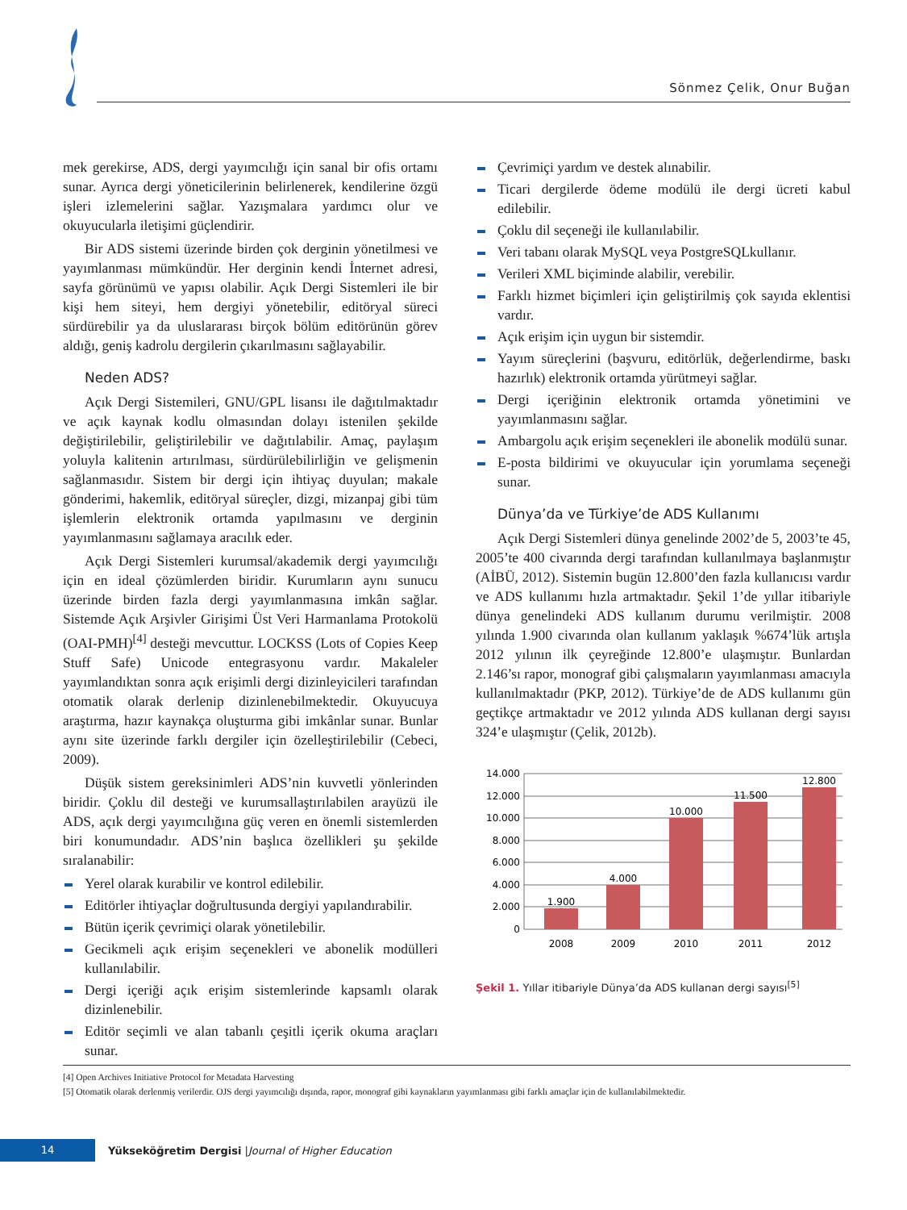Sönmez Çelik, Onur Buğan
mek gerekirse, ADS, dergi yayımcılığı için sanal bir ofis ortamı sunar. Ayrıca dergi yöneticilerinin belirlenerek, kendilerine özgü işleri izlemelerini sağlar. Yazışmalara yardımcı olur ve okuyucularla iletişimi güçlendirir.
Bir ADS sistemi üzerinde birden çok derginin yönetilmesi ve yayımlanması mümkündür. Her derginin kendi İnternet adresi, sayfa görünümü ve yapısı olabilir. Açık Dergi Sistemleri ile bir kişi hem siteyi, hem dergiyi yönetebilir, editöryal süreci sürdürebilir ya da uluslararası birçok bölüm editörünün görev aldığı, geniş kadrolu dergilerin çıkarılmasını sağlayabilir.
Neden ADS?
Açık Dergi Sistemileri, GNU/GPL lisansı ile dağıtılmaktadır ve açık kaynak kodlu olmasından dolayı istenilen şekilde değiştirilebilir, geliştirilebilir ve dağıtılabilir. Amaç, paylaşım yoluyla kalitenin artırılması, sürdürülebilirliğin ve gelişmenin sağlanmasıdır. Sistem bir dergi için ihtiyaç duyulan; makale gönderimi, hakemlik, editöryal süreçler, dizgi, mizanpaj gibi tüm işlemlerin elektronik ortamda yapılmasını ve derginin yayımlanmasını sağlamaya aracılık eder.
Açık Dergi Sistemleri kurumsal/akademik dergi yayımcılığı için en ideal çözümlerden biridir. Kurumların aynı sunucu üzerinde birden fazla dergi yayımlanmasına imkân sağlar. Sistemde Açık Arşivler Girişimi Üst Veri Harmanlama Protokolü (OAI-PMH)<sup>[4]</sup> desteği mevcuttur. LOCKSS (Lots of Copies Keep Stuff Safe) Unicode entegrasyonu vardır. Makaleler yayımlandıktan sonra açık erişimli dergi dizinleyicileri tarafından otomatik olarak derlenip dizinlenebilmektedir. Okuyucuya araştırma, hazır kaynakça oluşturma gibi imkânlar sunar. Bunlar aynı site üzerinde farklı dergiler için özelleştirilebilir (Cebeci, 2009).
Düşük sistem gereksinimleri ADS’nin kuvvetli yönlerinden biridir. Çoklu dil desteği ve kurumsallaştırılabilen arayüzü ile ADS, açık dergi yayımcılığına güç veren en önemli sistemlerden biri konumundadır. ADS’nin başlıca özellikleri şu şekilde sıralanabilir:
Yerel olarak kurabilir ve kontrol edilebilir.
Editörler ihtiyaçlar doğrultusunda dergiyi yapılandırabilir.
Bütün içerik çevrimiçi olarak yönetilebilir.
Gecikmeli açık erişim seçenekleri ve abonelik modülleri kullanılabilir.
Dergi içeriği açık erişim sistemlerinde kapsamlı olarak dizinlenebilir.
Editör seçimli ve alan tabanlı çeşitli içerik okuma araçları sunar.
Çevrimiçi yardım ve destek alınabilir.
Ticari dergilerde ödeme modülü ile dergi ücreti kabul edilebilir.
Çoklu dil seçeneği ile kullanılabilir.
Veri tabanı olarak MySQL veya PostgreSQLkullanır.
Verileri XML biçiminde alabilir, verebilir.
Farklı hizmet biçimleri için geliştirilmiş çok sayıda eklentisi vardır.
Açık erişim için uygun bir sistemdir.
Yayım süreçlerini (başvuru, editörlük, değerlendirme, baskı hazırlık) elektronik ortamda yürütmeyi sağlar.
Dergi içeriğinin elektronik ortamda yönetimini ve yayımlanmasını sağlar.
Ambargolu açık erişim seçenekleri ile abonelik modülü sunar.
E-posta bildirimi ve okuyucular için yorumlama seçeneği sunar.
Dünya’da ve Türkiye’de ADS Kullanımı
Açık Dergi Sistemleri dünya genelinde 2002’de 5, 2003’te 45, 2005’te 400 civarında dergi tarafından kullanılmaya başlanmıştır (AİBÜ, 2012). Sistemin bugün 12.800’den fazla kullanıcısı vardır ve ADS kullanımı hızla artmaktadır. Şekil 1’de yıllar itibariyle dünya genelindeki ADS kullanım durumu verilmiştir. 2008 yılında 1.900 civarında olan kullanım yaklaşık %674’lük artışla 2012 yılının ilk çeyreğinde 12.800’e ulaşmıştır. Bunlardan 2.146’sı rapor, monograf gibi çalışmaların yayımlanması amacıyla kullanılmaktadır (PKP, 2012). Türkiye’de de ADS kullanımı gün geçtikçe artmaktadır ve 2012 yılında ADS kullanan dergi sayısı 324’e ulaşmıştır (Çelik, 2012b).
14.000
12.000
10.000
8.000
6.000
4.000
2.000
0
1.900
4.000
10.000
11.500
12.800
2008
2009
2010
2011
2012
Şekil 1. Yıllar itibariyle Dünya’da ADS kullanan dergi sayısı<sup>[5]</sup>
[4] Open Archives Initiative Protocol for Metadata Harvesting
[5] Otomatik olarak derlenmiş verilerdir. OJS dergi yayımcılığı dışında, rapor, monograf gibi kaynakların yayımlanması gibi farklı amaçlar için de kullanılabilmektedir.
14
Yükseköğretim Dergisi | Journal of Higher Education